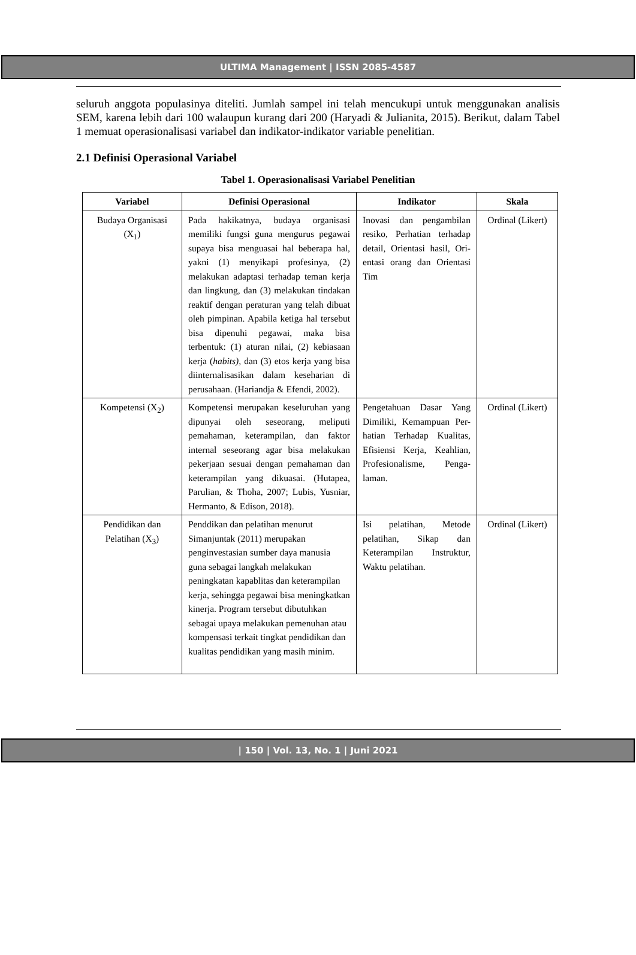ULTIMA Management | ISSN 2085-4587
seluruh anggota populasinya diteliti. Jumlah sampel ini telah mencukupi untuk menggunakan analisis SEM, karena lebih dari 100 walaupun kurang dari 200 (Haryadi & Julianita, 2015). Berikut, dalam Tabel 1 memuat operasionalisasi variabel dan indikator-indikator variable penelitian.
2.1 Definisi Operasional Variabel
Tabel 1. Operasionalisasi Variabel Penelitian
| Variabel | Definisi Operasional | Indikator | Skala |
| --- | --- | --- | --- |
| Budaya Organisasi (X<sub>1</sub>) | Pada hakikatnya, budaya organisasi memiliki fungsi guna mengurus pegawai supaya bisa menguasai hal beberapa hal, yakni (1) menyikapi profesinya, (2) melakukan adaptasi terhadap teman kerja dan lingkung, dan (3) melakukan tindakan reaktif dengan peraturan yang telah dibuat oleh pimpinan. Apabila ketiga hal tersebut bisa dipenuhi pegawai, maka bisa terbentuk: (1) aturan nilai, (2) kebiasaan kerja ( habits), dan (3) etos kerja yang bisa diinternalisasikan dalam keseharian di perusahaan. (Hariandja & Efendi, 2002). | Inovasi dan pengambilan resiko, Perhatian terhadap detail, Orientasi hasil, Ori-entasi orang dan Orientasi Tim | Ordinal (Likert) |
| Kompetensi (X<sub>2</sub>) | Kompetensi merupakan keseluruhan yang dipunyai oleh seseorang, meliputi pemahaman, keterampilan, dan faktor internal seseorang agar bisa melakukan pekerjaan sesuai dengan pemahaman dan keterampilan yang dikuasai. (Hutapea, Parulian, & Thoha, 2007; Lubis, Yusniar, Hermanto, & Edison, 2018). | Pengetahuan Dasar Yang Dimiliki, Kemampuan Per-hatian Terhadap Kualitas, Efisiensi Kerja, Keahlian, Profesionalisme, Penga-laman. | Ordinal (Likert) |
| Pendidikan dan Pelatihan (X<sub>3</sub>) | Penddikan dan pelatihan menurut Simanjuntak (2011) merupakan penginvestasian sumber daya manusia guna sebagai langkah melakukan peningkatan kapablitas dan keterampilan kerja, sehingga pegawai bisa meningkatkan kinerja. Program tersebut dibutuhkan sebagai upaya melakukan pemenuhan atau kompensasi terkait tingkat pendidikan dan kualitas pendidikan yang masih minim. | Isi pelatihan, Metode pelatihan, Sikap dan Keterampilan Instruktur, Waktu pelatihan. | Ordinal (Likert) |
| 150 | Vol. 13, No. 1 | Juni 2021